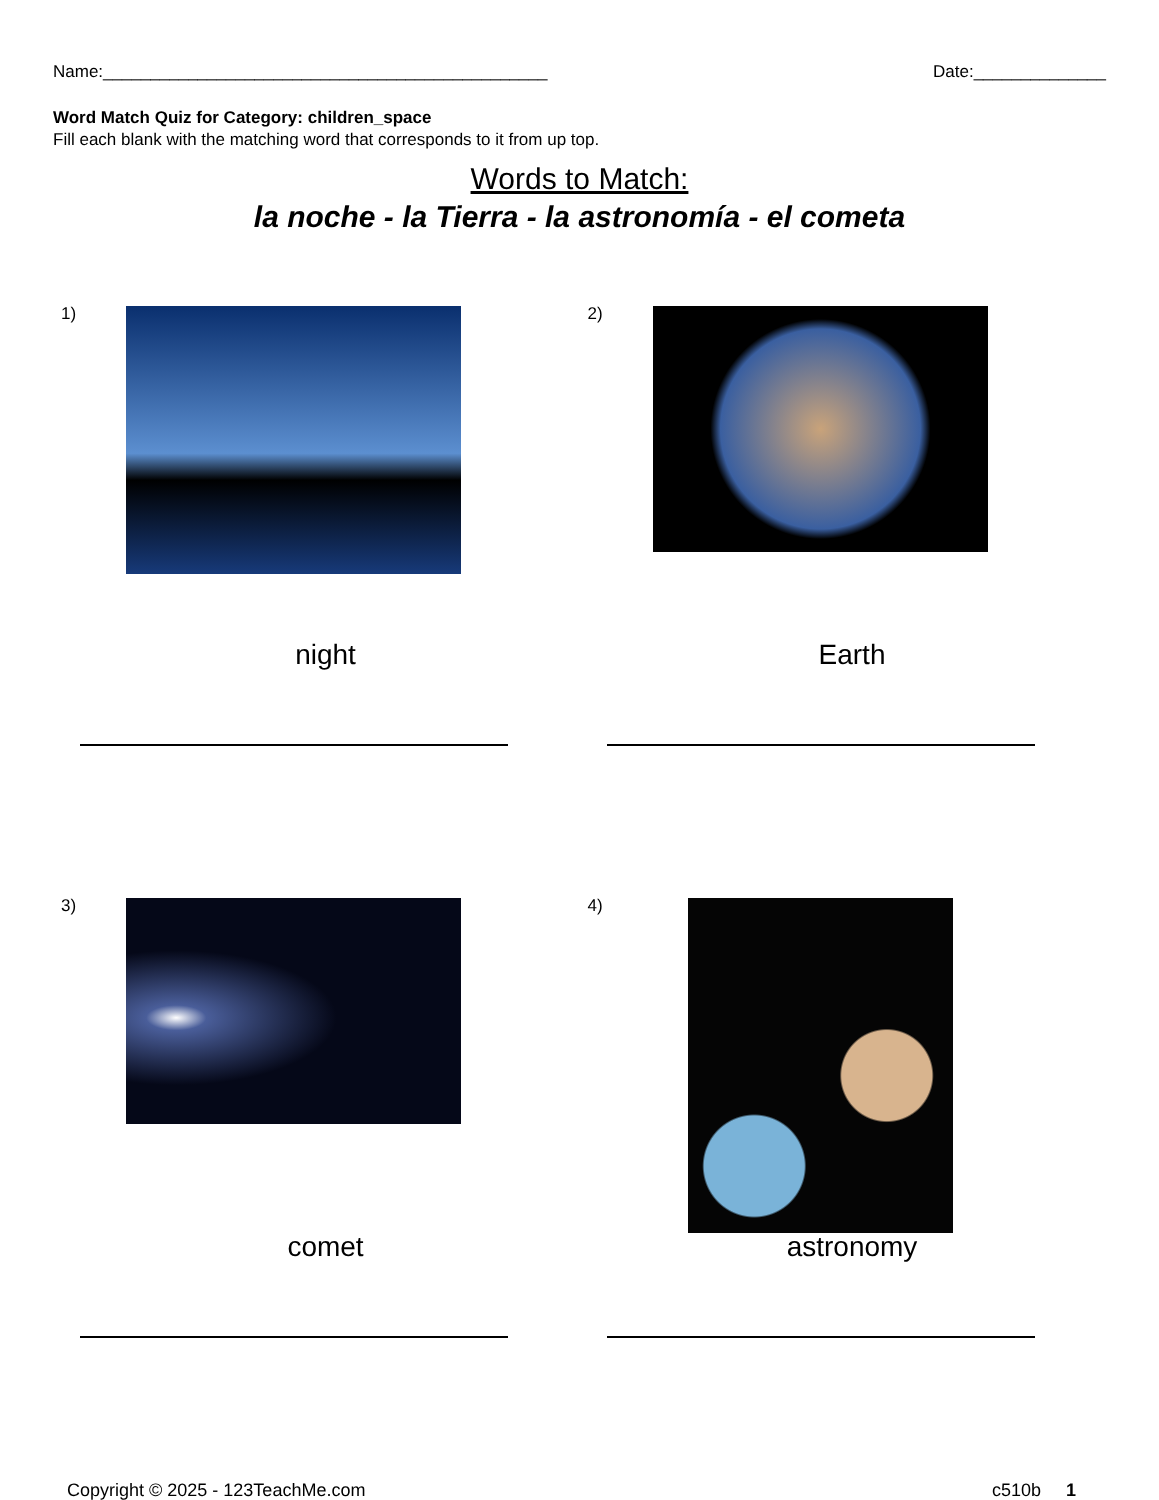Name:_______________________________________________ Date:______________
Word Match Quiz for Category: children_space
Fill each blank with the matching word that corresponds to it from up top.
Words to Match:
la noche - la Tierra - la astronomía - el cometa
1)
night
2)
Earth
3)
comet
4)
astronomy
Copyright © 2025 - 123TeachMe.com c510b 1